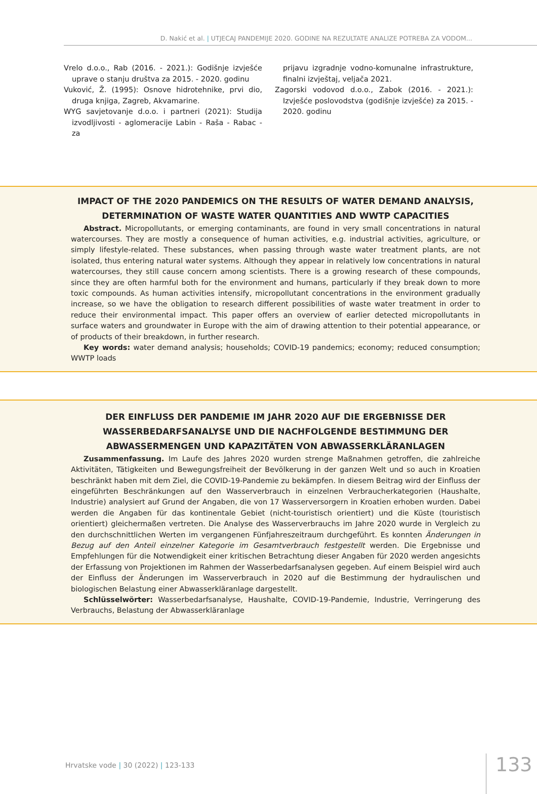D. Nakić et al. | UTJECAJ PANDEMIJE 2020. GODINE NA REZULTATE ANALIZE POTREBA ZA VODOM...
Vrelo d.o.o., Rab (2016. - 2021.): Godišnje izvješće uprave o stanju društva za 2015. - 2020. godinu
Vuković, Ž. (1995): Osnove hidrotehnike, prvi dio, druga knjiga, Zagreb, Akvamarine.
WYG savjetovanje d.o.o. i partneri (2021): Studija izvodljivosti - aglomeracije Labin - Raša - Rabac - za
prijavu izgradnje vodno-komunalne infrastrukture, finalni izvještaj, veljača 2021.
Zagorski vodovod d.o.o., Zabok (2016. - 2021.): Izvješće poslovodstva (godišnje izvješće) za 2015. - 2020. godinu
IMPACT OF THE 2020 PANDEMICS ON THE RESULTS OF WATER DEMAND ANALYSIS, DETERMINATION OF WASTE WATER QUANTITIES AND WWTP CAPACITIES
Abstract. Micropollutants, or emerging contaminants, are found in very small concentrations in natural watercourses. They are mostly a consequence of human activities, e.g. industrial activities, agriculture, or simply lifestyle-related. These substances, when passing through waste water treatment plants, are not isolated, thus entering natural water systems. Although they appear in relatively low concentrations in natural watercourses, they still cause concern among scientists. There is a growing research of these compounds, since they are often harmful both for the environment and humans, particularly if they break down to more toxic compounds. As human activities intensify, micropollutant concentrations in the environment gradually increase, so we have the obligation to research different possibilities of waste water treatment in order to reduce their environmental impact. This paper offers an overview of earlier detected micropollutants in surface waters and groundwater in Europe with the aim of drawing attention to their potential appearance, or of products of their breakdown, in further research.
Key words: water demand analysis; households; COVID-19 pandemics; economy; reduced consumption; WWTP loads
DER EINFLUSS DER PANDEMIE IM JAHR 2020 AUF DIE ERGEBNISSE DER WASSERBEDARFSANALYSE UND DIE NACHFOLGENDE BESTIMMUNG DER ABWASSERMENGEN UND KAPAZITÄTEN VON ABWASSERKLÄRANLAGEN
Zusammenfassung. Im Laufe des Jahres 2020 wurden strenge Maßnahmen getroffen, die zahlreiche Aktivitäten, Tätigkeiten und Bewegungsfreiheit der Bevölkerung in der ganzen Welt und so auch in Kroatien beschränkt haben mit dem Ziel, die COVID-19-Pandemie zu bekämpfen. In diesem Beitrag wird der Einfluss der eingeführten Beschränkungen auf den Wasserverbrauch in einzelnen Verbraucherkategorien (Haushalte, Industrie) analysiert auf Grund der Angaben, die von 17 Wasserversorgern in Kroatien erhoben wurden. Dabei werden die Angaben für das kontinentale Gebiet (nicht-touristisch orientiert) und die Küste (touristisch orientiert) gleichermaßen vertreten. Die Analyse des Wasserverbrauchs im Jahre 2020 wurde in Vergleich zu den durchschnittlichen Werten im vergangenen Fünfjahreszeitraum durchgeführt. Es konnten Änderungen in Bezug auf den Anteil einzelner Kategorie im Gesamtverbrauch festgestellt werden. Die Ergebnisse und Empfehlungen für die Notwendigkeit einer kritischen Betrachtung dieser Angaben für 2020 werden angesichts der Erfassung von Projektionen im Rahmen der Wasserbedarfsanalysen gegeben. Auf einem Beispiel wird auch der Einfluss der Änderungen im Wasserverbrauch in 2020 auf die Bestimmung der hydraulischen und biologischen Belastung einer Abwasserkläranlage dargestellt.
Schlüsselwörter: Wasserbedarfsanalyse, Haushalte, COVID-19-Pandemie, Industrie, Verringerung des Verbrauchs, Belastung der Abwasserkläranlage
Hrvatske vode | 30 (2022) | 123-133
133